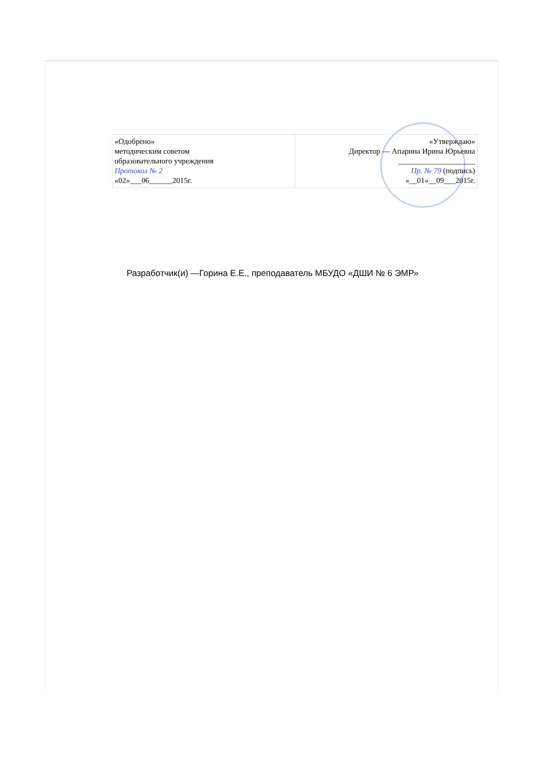| «Одобрено» методическим советом образовательного учреждения Протокол № 2 «02»___06______2015г. | «Утверждаю» Директор — Апарина Ирина Юрьевна ____________________ Пр. № 79 (подпись) «__01»__09___2015г. |
Разработчик(и) —Горина Е.Е., преподаватель МБУДО «ДШИ № 6 ЭМР»